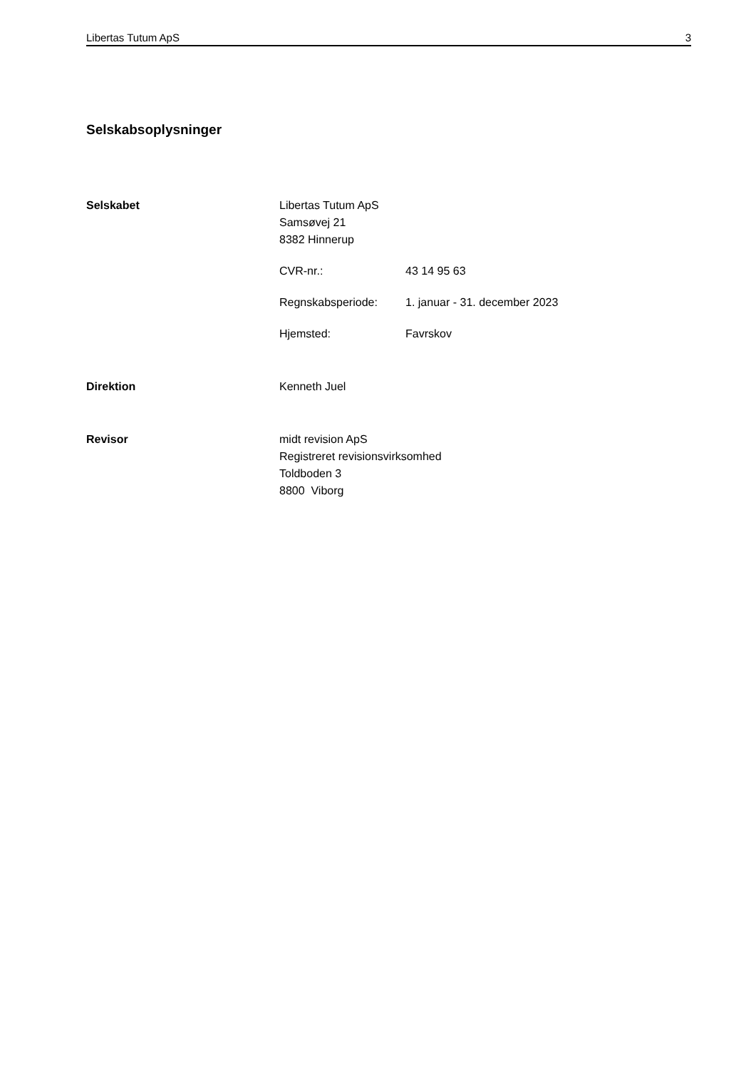Libertas Tutum ApS 3
Selskabsoplysninger
Selskabet Libertas Tutum ApS
Samsøvej 21
8382 Hinnerup
CVR-nr.: 43 14 95 63
Regnskabsperiode: 1. januar - 31. december 2023
Hjemsted: Favrskov
Direktion Kenneth Juel
Revisor midt revision ApS
Registreret revisionsvirksomhed
Toldboden 3
8800 Viborg